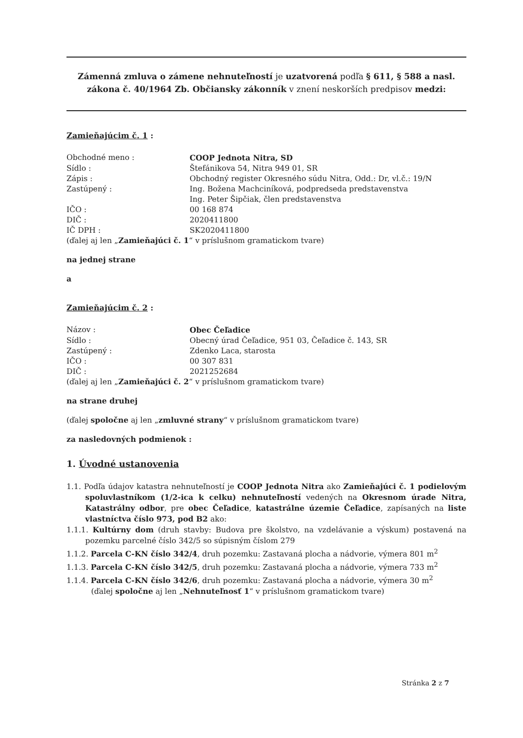Zámenná zmluva o zámene nehnuteľností je uzatvorená podľa § 611, § 588 a nasl. zákona č. 40/1964 Zb. Občiansky zákonník v znení neskorších predpisov medzi:
Zamieňajúcim č. 1 :
| Obchodné meno : | COOP Jednota Nitra, SD |
| Sídlo : | Štefánikova 54, Nitra 949 01, SR |
| Zápis : | Obchodný register Okresného súdu Nitra, Odd.: Dr, vl.č.: 19/N |
| Zastúpený : | Ing. Božena Machciníková, podpredseda predstavenstva Ing. Peter Šipčiak, člen predstavenstva |
| IČO : | 00 168 874 |
| DIČ : | 2020411800 |
| IČ DPH : | SK2020411800 |
(ďalej aj len „Zamieňajúci č. 1“ v príslušnom gramatickom tvare)
na jednej strane
a
Zamieňajúcim č. 2 :
| Názov : | Obec Čeľadice |
| Sídlo : | Obecný úrad Čeľadice, 951 03, Čeľadice č. 143, SR |
| Zastúpený : | Zdenko Laca, starosta |
| IČO : | 00 307 831 |
| DIČ : | 2021252684 |
(ďalej aj len „Zamieňajúci č. 2“ v príslušnom gramatickom tvare)
na strane druhej
(ďalej spoločne aj len „zmluvné strany“ v príslušnom gramatickom tvare)
za nasledovných podmienok :
1. Úvodné ustanovenia
1.1. Podľa údajov katastra nehnuteľností je COOP Jednota Nitra ako Zamieňajúci č. 1 podielovým spoluvlastníkom (1/2-ica k celku) nehnuteľností vedených na Okresnom úrade Nitra, Katastrálny odbor, pre obec Čeľadice, katastrálne územie Čeľadice, zapísaných na liste vlastníctva číslo 973, pod B2 ako:
1.1.1. Kultúrny dom (druh stavby: Budova pre školstvo, na vzdelávanie a výskum) postavená na pozemku parcelné číslo 342/5 so súpisným číslom 279
1.1.2. Parcela C-KN číslo 342/4, druh pozemku: Zastavaná plocha a nádvorie, výmera 801 m<sup>2</sup>
1.1.3. Parcela C-KN číslo 342/5, druh pozemku: Zastavaná plocha a nádvorie, výmera 733 m<sup>2</sup>
1.1.4. Parcela C-KN číslo 342/6, druh pozemku: Zastavaná plocha a nádvorie, výmera 30 m<sup>2</sup>
(ďalej spoločne aj len „Nehnuteľnosť 1“ v príslušnom gramatickom tvare)
Stránka 2 z 7